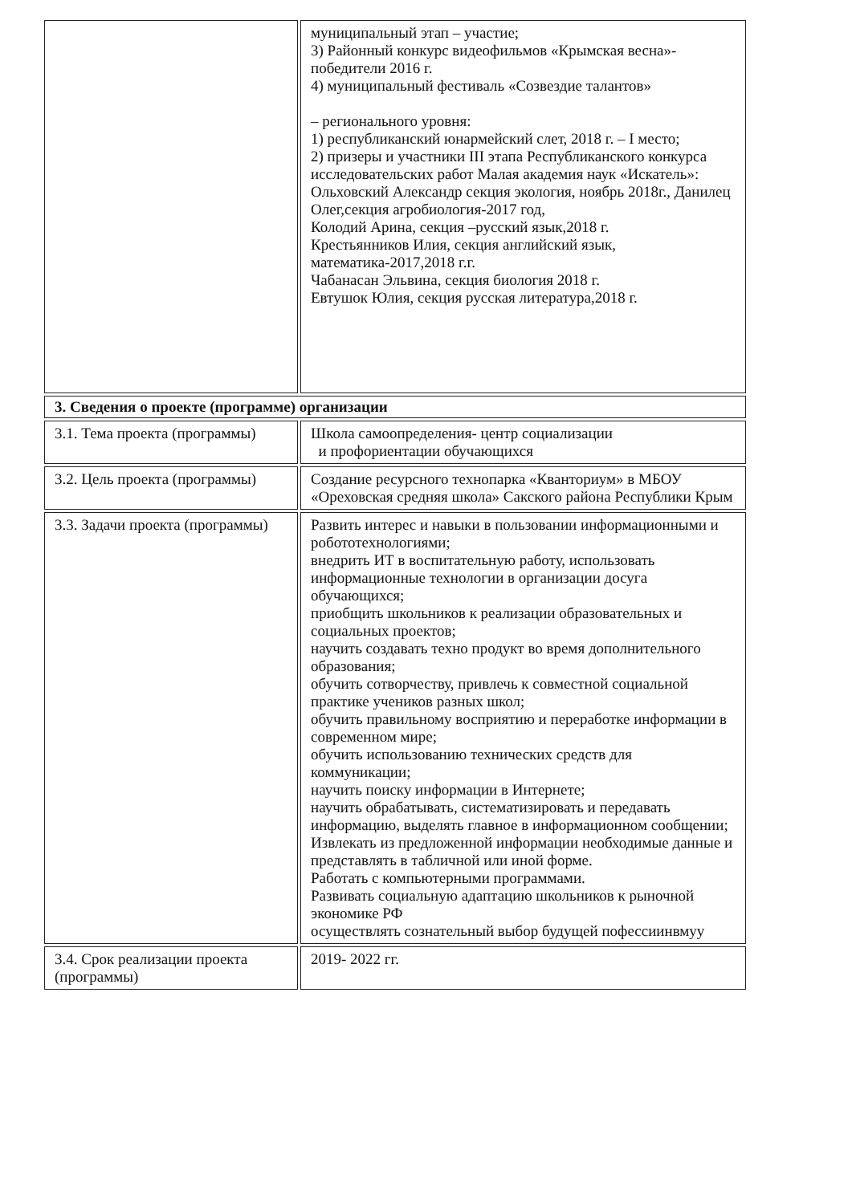| | муниципальный этап – участие; 3) Районный конкурс видеофильмов «Крымская весна»- победители 2016 г. 4) муниципальный фестиваль «Созвездие талантов» – регионального уровня: 1) республиканский юнармейский слет, 2018 г. – I место; 2) призеры и участники III этапа Республиканского конкурса исследовательских работ Малая академия наук «Искатель»: Ольховский Александр секция экология, ноябрь 2018г., Данилец Олег,секция агробиология-2017 год, Колодий Арина, секция –русский язык,2018 г. Крестьянников Илия, секция английский язык, математика-2017,2018 г.г. Чабанасан Эльвина, секция биология 2018 г. Евтушок Юлия, секция русская литература,2018 г. |
| 3. Сведения о проекте (программе) организации | |
| 3.1. Тема проекта (программы) | Школа самоопределения- центр социализации и профориентации обучающихся |
| 3.2. Цель проекта (программы) | Создание ресурсного технопарка «Кванториум» в МБОУ «Ореховская средняя школа» Сакского района Республики Крым |
| 3.3. Задачи проекта (программы) | Развить интерес и навыки в пользовании информационными и робототехнологиями; внедрить ИТ в воспитательную работу, использовать информационные технологии в организации досуга обучающихся; приобщить школьников к реализации образовательных и социальных проектов; научить создавать техно продукт во время дополнительного образования; обучить сотворчеству, привлечь к совместной социальной практике учеников разных школ; обучить правильному восприятию и переработке информации в современном мире; обучить использованию технических средств для коммуникации; научить поиску информации в Интернете; научить обрабатывать, систематизировать и передавать информацию, выделять главное в информационном сообщении; Извлекать из предложенной информации необходимые данные и представлять в табличной или иной форме. Работать с компьютерными программами. Развивать социальную адаптацию школьников к рыночной экономике РФ осуществлять сознательный выбор будущей пофессиинвмуу |
| 3.4. Срок реализации проекта (программы) | 2019- 2022 гг. |